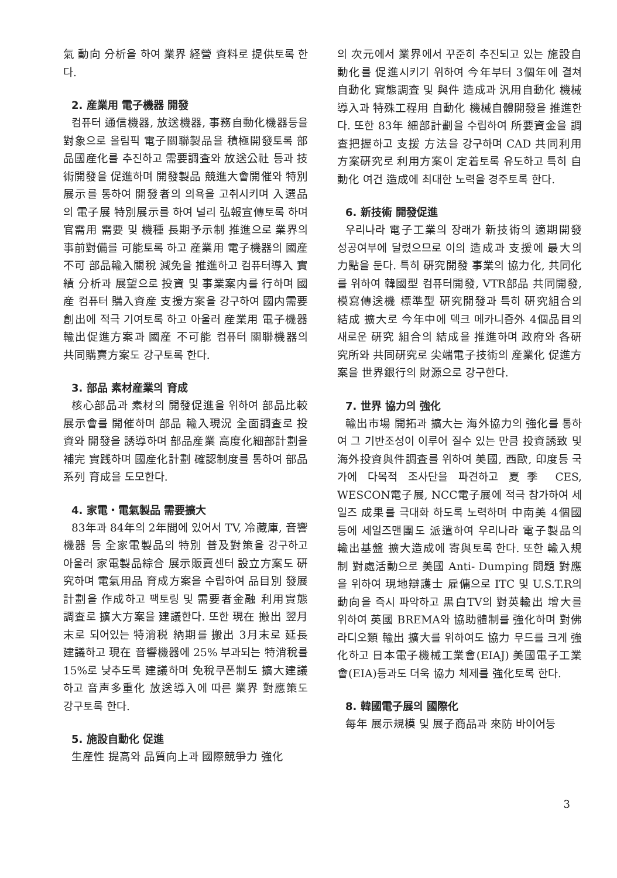氣 動向 分析을 하여 業界 経營 資料로 提供토록 한다.
2. 産業用 電子機器 開發
컴퓨터 通信機器, 放送機器, 事務自動化機器등을 對象으로 올림픽 電子關聯製品을 積極開發토록 部品國産化를 추진하고 需要調査와 放送公社 등과 技術開發을 促進하며 開發製品 競進大會開催와 特別展示를 통하여 開發者의 의욕을 고취시키며 入選品의 電子展 特別展示를 하여 널리 弘報宣傳토록 하며 官需用 需要 및 機種 長期予示制 推進으로 業界의 事前對備를 可能토록 하고 産業用 電子機器의 國産不可 部品輸入關稅 減免을 推進하고 컴퓨터導入 實績 分析과 展望으로 投資 및 事業案内를 行하며 國産 컴퓨터 購入資産 支援方案을 강구하여 國内需要 創出에 적극 기여토록 하고 아울러 産業用 電子機器 輸出促進方案과 國産 不可能 컴퓨터 關聯機器의 共同購賣方案도 강구토록 한다.
3. 部品 素材産業의 育成
核心部品과 素材의 開發促進을 위하여 部品比較 展示會를 開催하며 部品 輸入現況 全面調査로 投資와 開發을 誘導하며 部品産業 高度化細部計劃을 補完 實践하며 國産化計劃 確認制度를 통하여 部品系列 育成을 도모한다.
4. 家電・電氣製品 需要擴大
83年과 84年의 2年間에 있어서 TV, 冷藏庫, 音響機器 등 全家電製品의 特別 普及對策을 강구하고 아울러 家電製品綜合 展示販賣센터 設立方案도 硏究하며 電氣用品 育成方案을 수립하여 品目別 發展計劃을 作成하고 팩토링 및 需要者金融 利用實態 調査로 擴大方案을 建議한다. 또한 現在 搬出 翌月末로 되어있는 特消税 納期를 搬出 3月末로 延長 建議하고 現在 音響機器에 25% 부과되는 特消稅를 15%로 낮추도록 建議하며 免稅쿠폰制도 擴大建議 하고 音声多重化 放送導入에 따른 業界 對應策도 강구토록 한다.
5. 施設自動化 促進
生産性 提高와 品質向上과 國際競爭力 強化
의 次元에서 業界에서 꾸준히 추진되고 있는 施設自動化를 促進시키기 위하여 今年부터 3個年에 결쳐 自動化 實態調査 및 與件 造成과 汎用自動化 機械導入과 特殊工程用 自動化 機械自體開發을 推進한다. 또한 83年 細部計劃을 수립하여 所要資金을 調査把握하고 支援 方法을 강구하며 CAD 共同利用 方案硏究로 利用方案이 定着토록 유도하고 특히 自動化 여건 造成에 최대한 노력을 경주토록 한다.
6. 新技術 開發促進
우리나라 電子工業의 장래가 新技術의 適期開發 성공여부에 달렸으므로 이의 造成과 支援에 最大의 力點을 둔다. 특히 硏究開發 事業의 協力化, 共同化를 위하여 韓國型 컴퓨터開發, VTR部品 共同開發, 模寫傳送機 標準型 硏究開發과 특히 硏究組合의 結成 擴大로 今年中에 덱크 메카니즘外 4個品目의 새로운 硏究 組合의 結成을 推進하며 政府와 各硏究所와 共同硏究로 尖端電子技術의 産業化 促進方案을 世界銀行의 財源으로 강구한다.
7. 世界 協力의 強化
輸出市場 開拓과 擴大는 海外協力의 強化를 통하여 그 기반조성이 이루어 질수 있는 만큼 投資誘致 및 海外投資與件調査를 위하여 美國, 西歐, 印度등 국가에 다목적 조사단을 파견하고 夏季 CES, WESCON電子展, NCC電子展에 적극 참가하여 세일즈 成果를 극대화 하도록 노력하며 中南美 4個國 등에 세일즈맨團도 派遣하여 우리나라 電子製品의 輸出基盤 擴大造成에 寄與토록 한다. 또한 輸入規制 對處活動으로 美國 Anti- Dumping 問題 對應을 위하여 現地辯護士 雇傭으로 ITC 및 U.S.T.R의 動向을 즉시 파악하고 黒白TV의 對英輸出 增大를 위하여 英國 BREMA와 協助體制를 強化하며 對佛라디오類 輸出 擴大를 위하여도 協力 무드를 크게 強化하고 日本電子機械工業會(EIAJ) 美國電子工業會(EIA)등과도 더욱 協力 체제를 強化토록 한다.
8. 韓國電子展의 國際化
每年 展示規模 및 展子商品과 來防 바이어등
3